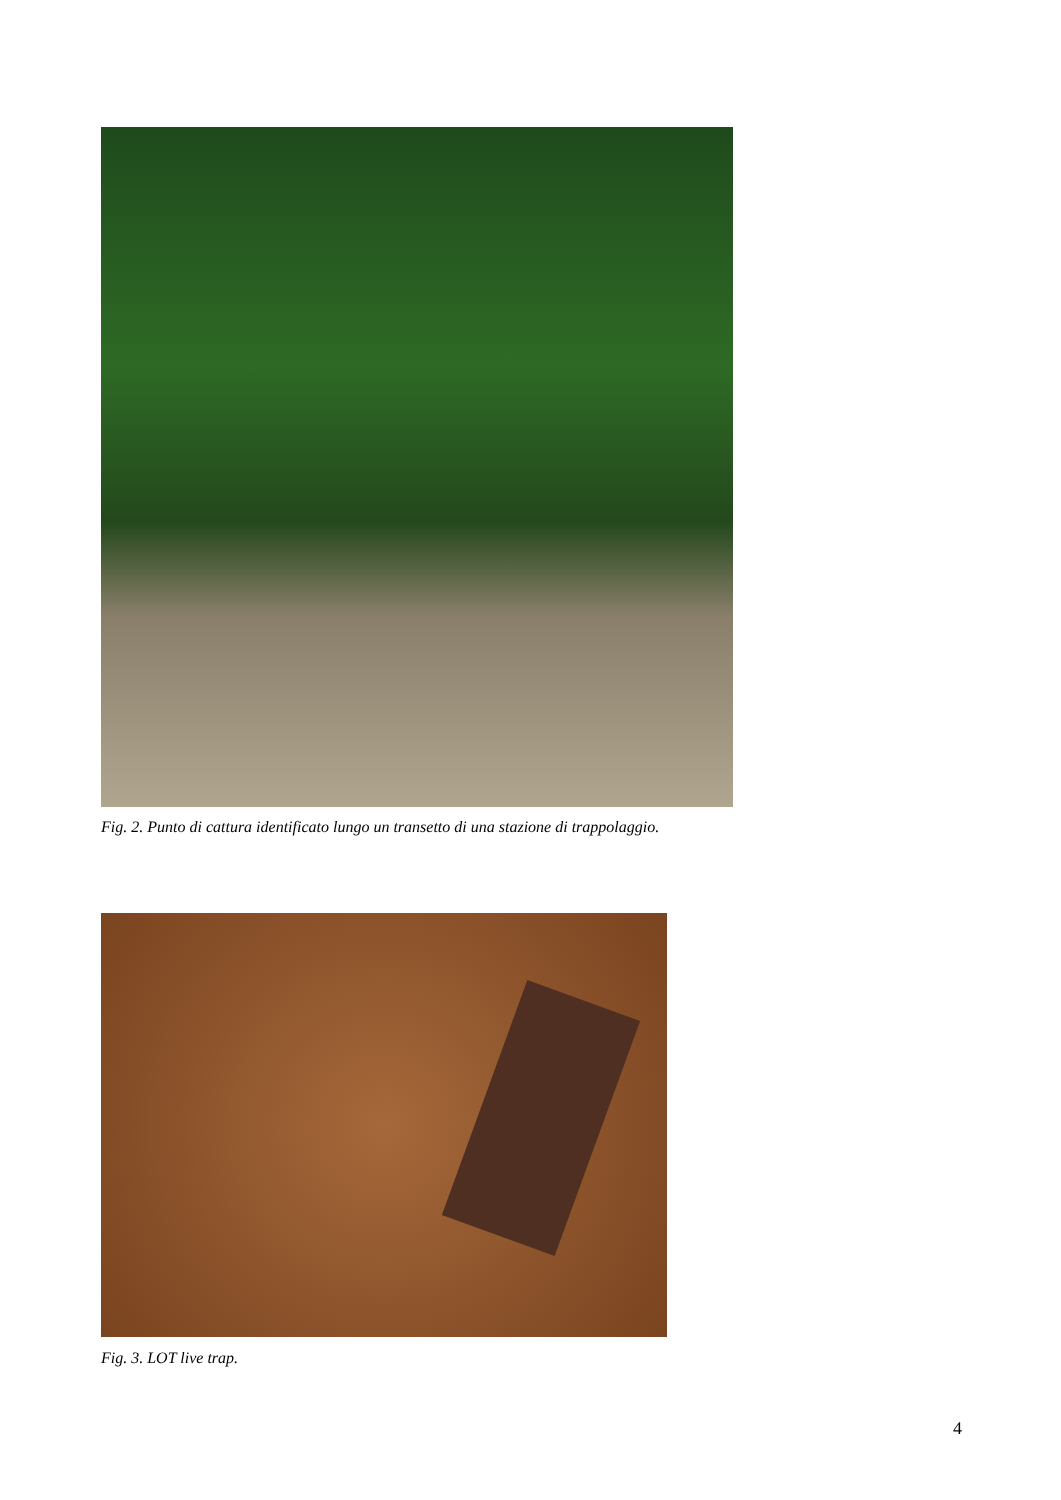Fig. 2. Punto di cattura identificato lungo un transetto di una stazione di trappolaggio.
Fig. 3. LOT live trap.
4